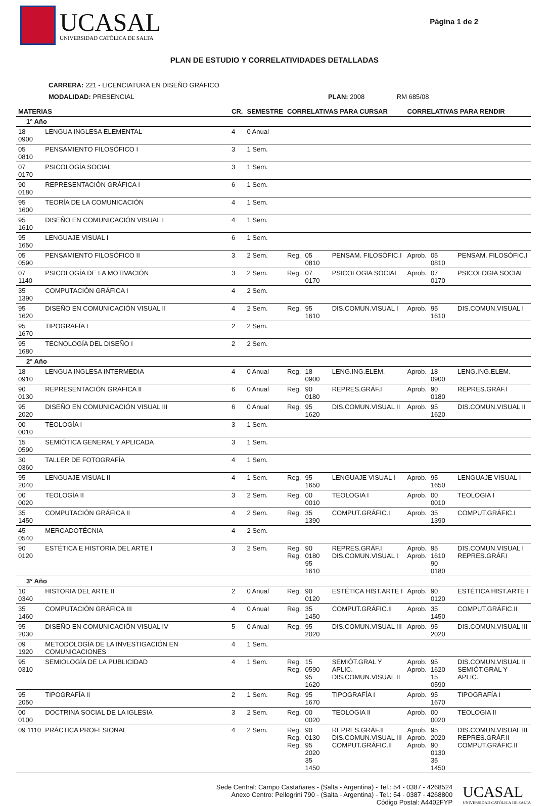UCASAL
UNIVERSIDAD CATÓLICA DE SALTA
Página 1 de 2
PLAN DE ESTUDIO Y CORRELATIVIDADES DETALLADAS
CARRERA: 221 - LICENCIATURA EN DISEÑO GRÁFICO
MODALIDAD: PRESENCIAL PLAN: 2008 RM 685/08
| MATERIAS | | CR. | SEMESTRE | CORRELATIVAS PARA CURSAR | | | CORRELATIVAS PARA RENDIR | | |
| --- | --- | --- | --- | --- | --- | --- | --- | --- | --- |
| 1° Año | | | | | | | | | |
| 18 0900 | LENGUA INGLESA ELEMENTAL | 4 | 0 Anual | | | | | | |
| 05 0810 | PENSAMIENTO FILOSÓFICO I | 3 | 1 Sem. | | | | | | |
| 07 0170 | PSICOLOGÍA SOCIAL | 3 | 1 Sem. | | | | | | |
| 90 0180 | REPRESENTACIÓN GRÁFICA I | 6 | 1 Sem. | | | | | | |
| 95 1600 | TEORÍA DE LA COMUNICACIÓN | 4 | 1 Sem. | | | | | | |
| 95 1610 | DISEÑO EN COMUNICACIÓN VISUAL I | 4 | 1 Sem. | | | | | | |
| 95 1650 | LENGUAJE VISUAL I | 6 | 1 Sem. | | | | | | |
| 05 0590 | PENSAMIENTO FILOSÓFICO II | 3 | 2 Sem. | Reg. | 05 0810 | PENSAM. FILOSÓFIC.I | Aprob. | 05 0810 | PENSAM. FILOSÓFIC.I |
| 07 1140 | PSICOLOGÍA DE LA MOTIVACIÓN | 3 | 2 Sem. | Reg. | 07 0170 | PSICOLOGIA SOCIAL | Aprob. | 07 0170 | PSICOLOGIA SOCIAL |
| 35 1390 | COMPUTACIÓN GRÁFICA I | 4 | 2 Sem. | | | | | | |
| 95 1620 | DISEÑO EN COMUNICACIÓN VISUAL II | 4 | 2 Sem. | Reg. | 95 1610 | DIS.COMUN.VISUAL I | Aprob. | 95 1610 | DIS.COMUN.VISUAL I |
| 95 1670 | TIPOGRAFÍA I | 2 | 2 Sem. | | | | | | |
| 95 1680 | TECNOLOGÍA DEL DISEÑO I | 2 | 2 Sem. | | | | | | |
| 2° Año | | | | | | | | | |
| 18 0910 | LENGUA INGLESA INTERMEDIA | 4 | 0 Anual | Reg. | 18 0900 | LENG.ING.ELEM. | Aprob. | 18 0900 | LENG.ING.ELEM. |
| 90 0130 | REPRESENTACIÓN GRÁFICA II | 6 | 0 Anual | Reg. | 90 0180 | REPRES.GRÁF.I | Aprob. | 90 0180 | REPRES.GRÁF.I |
| 95 2020 | DISEÑO EN COMUNICACIÓN VISUAL III | 6 | 0 Anual | Reg. | 95 1620 | DIS.COMUN.VISUAL II | Aprob. | 95 1620 | DIS.COMUN.VISUAL II |
| 00 0010 | TEOLOGÍA I | 3 | 1 Sem. | | | | | | |
| 15 0590 | SEMIÓTICA GENERAL Y APLICADA | 3 | 1 Sem. | | | | | | |
| 30 0360 | TALLER DE FOTOGRAFÍA | 4 | 1 Sem. | | | | | | |
| 95 2040 | LENGUAJE VISUAL II | 4 | 1 Sem. | Reg. | 95 1650 | LENGUAJE VISUAL I | Aprob. | 95 1650 | LENGUAJE VISUAL I |
| 00 0020 | TEOLOGÍA II | 3 | 2 Sem. | Reg. | 00 0010 | TEOLOGIA I | Aprob. | 00 0010 | TEOLOGIA I |
| 35 1450 | COMPUTACIÓN GRÁFICA II | 4 | 2 Sem. | Reg. | 35 1390 | COMPUT.GRÁFIC.I | Aprob. | 35 1390 | COMPUT.GRÁFIC.I |
| 45 0540 | MERCADOTÉCNIA | 4 | 2 Sem. | | | | | | |
| 90 0120 | ESTÉTICA E HISTORIA DEL ARTE I | 3 | 2 Sem. | Reg. Reg. | 90 0180 95 1610 | REPRES.GRÁF.I DIS.COMUN.VISUAL I | Aprob. Aprob. | 95 1610 90 0180 | DIS.COMUN.VISUAL I REPRES.GRÁF.I |
| 3° Año | | | | | | | | | |
| 10 0340 | HISTORIA DEL ARTE II | 2 | 0 Anual | Reg. | 90 0120 | ESTÉTICA HIST.ARTE I | Aprob. | 90 0120 | ESTÉTICA HIST.ARTE I |
| 35 1460 | COMPUTACIÓN GRÁFICA III | 4 | 0 Anual | Reg. | 35 1450 | COMPUT.GRÁFIC.II | Aprob. | 35 1450 | COMPUT.GRÁFIC.II |
| 95 2030 | DISEÑO EN COMUNICACIÓN VISUAL IV | 5 | 0 Anual | Reg. | 95 2020 | DIS.COMUN.VISUAL III | Aprob. | 95 2020 | DIS.COMUN.VISUAL III |
| 09 1920 | METODOLOGÍA DE LA INVESTIGACIÓN EN COMUNICACIONES | 4 | 1 Sem. | | | | | | |
| 95 0310 | SEMIOLOGÍA DE LA PUBLICIDAD | 4 | 1 Sem. | Reg. Reg. | 15 0590 95 1620 | SEMIÓT.GRAL Y APLIC. DIS.COMUN.VISUAL II | Aprob. Aprob. | 95 1620 15 0590 | DIS.COMUN.VISUAL II SEMIÓT.GRAL Y APLIC. |
| 95 2050 | TIPOGRAFÍA II | 2 | 1 Sem. | Reg. | 95 1670 | TIPOGRAFÍA I | Aprob. | 95 1670 | TIPOGRAFÍA I |
| 00 0100 | DOCTRINA SOCIAL DE LA IGLESIA | 3 | 2 Sem. | Reg. | 00 0020 | TEOLOGIA II | Aprob. | 00 0020 | TEOLOGIA II |
| 09 1110 | PRÁCTICA PROFESIONAL | 4 | 2 Sem. | Reg. Reg. Reg. | 90 0130 95 2020 35 1450 | REPRES.GRÁF.II DIS.COMUN.VISUAL III COMPUT.GRÁFIC.II | Aprob. Aprob. Aprob. | 95 2020 90 0130 35 1450 | DIS.COMUN.VISUAL III REPRES.GRÁF.II COMPUT.GRÁFIC.II |
Sede Central: Campo Castañares - (Salta - Argentina) - Tel.: 54 - 0387 - 4268524
Anexo Centro: Pellegrini 790 - (Salta - Argentina) - Tel.: 54 - 0387 - 4268800
Código Postal: A4402FYP
UCASAL
UNIVERSIDAD CATÓLICA DE SALTA